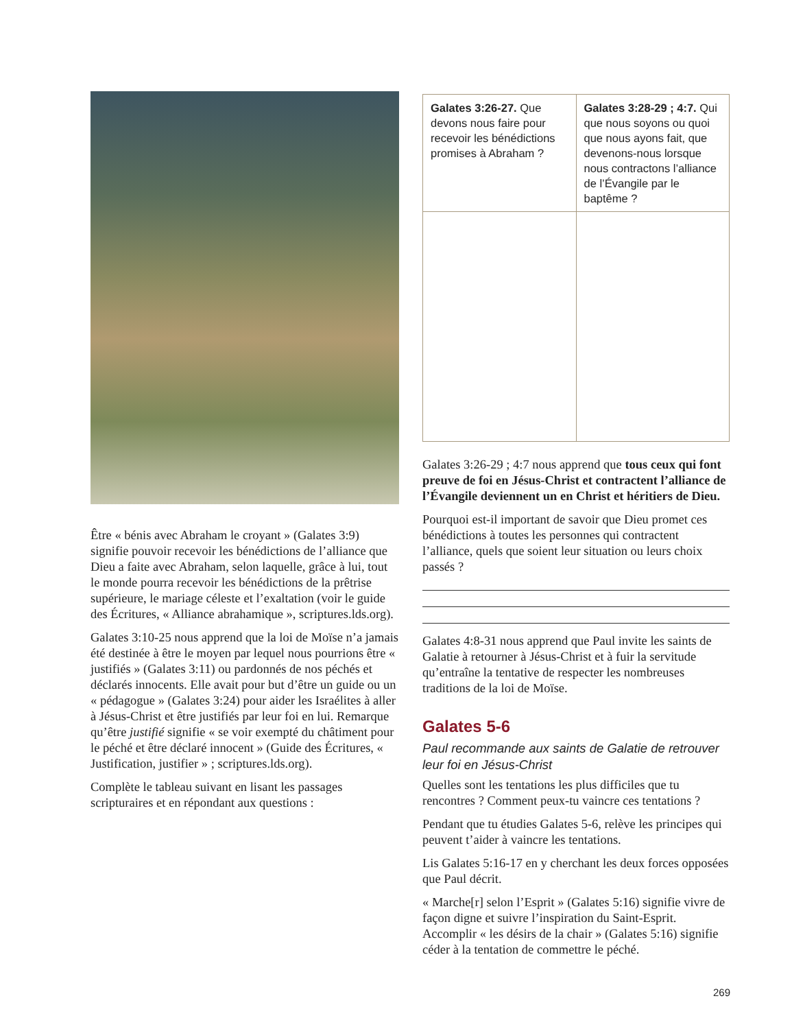Être « bénis avec Abraham le croyant » (Galates 3:9) signifie pouvoir recevoir les bénédictions de l’alliance que Dieu a faite avec Abraham, selon laquelle, grâce à lui, tout le monde pourra recevoir les bénédictions de la prêtrise supérieure, le mariage céleste et l’exaltation (voir le guide des Écritures, « Alliance abrahamique », scriptures.lds.org).
Galates 3:10-25 nous apprend que la loi de Moïse n’a jamais été destinée à être le moyen par lequel nous pourrions être « justifiés » (Galates 3:11) ou pardonnés de nos péchés et déclarés innocents. Elle avait pour but d’être un guide ou un « pédagogue » (Galates 3:24) pour aider les Israélites à aller à Jésus-Christ et être justifiés par leur foi en lui. Remarque qu’être justifié signifie « se voir exempté du châtiment pour le péché et être déclaré innocent » (Guide des Écritures, « Justification, justifier » ; scriptures.lds.org).
Complète le tableau suivant en lisant les passages scripturaires et en répondant aux questions :
| Galates 3:26-27. Que devons nous faire pour recevoir les bénédictions promises à Abraham ? | Galates 3:28-29 ; 4:7. Qui que nous soyons ou quoi que nous ayons fait, que devenons-nous lorsque nous contractons l’alliance de l’Évangile par le baptême ? |
Galates 3:26-29 ; 4:7 nous apprend que tous ceux qui font preuve de foi en Jésus-Christ et contractent l’alliance de l’Évangile deviennent un en Christ et héritiers de Dieu.
Pourquoi est-il important de savoir que Dieu promet ces bénédictions à toutes les personnes qui contractent l’alliance, quels que soient leur situation ou leurs choix passés ?
Galates 4:8-31 nous apprend que Paul invite les saints de Galatie à retourner à Jésus-Christ et à fuir la servitude qu’entraîne la tentative de respecter les nombreuses traditions de la loi de Moïse.
Galates 5-6
Paul recommande aux saints de Galatie de retrouver leur foi en Jésus-Christ
Quelles sont les tentations les plus difficiles que tu rencontres ? Comment peux-tu vaincre ces tentations ?
Pendant que tu étudies Galates 5-6, relève les principes qui peuvent t’aider à vaincre les tentations.
Lis Galates 5:16-17 en y cherchant les deux forces opposées que Paul décrit.
« Marche[r] selon l’Esprit » (Galates 5:16) signifie vivre de façon digne et suivre l’inspiration du Saint-Esprit. Accomplir « les désirs de la chair » (Galates 5:16) signifie céder à la tentation de commettre le péché.
269